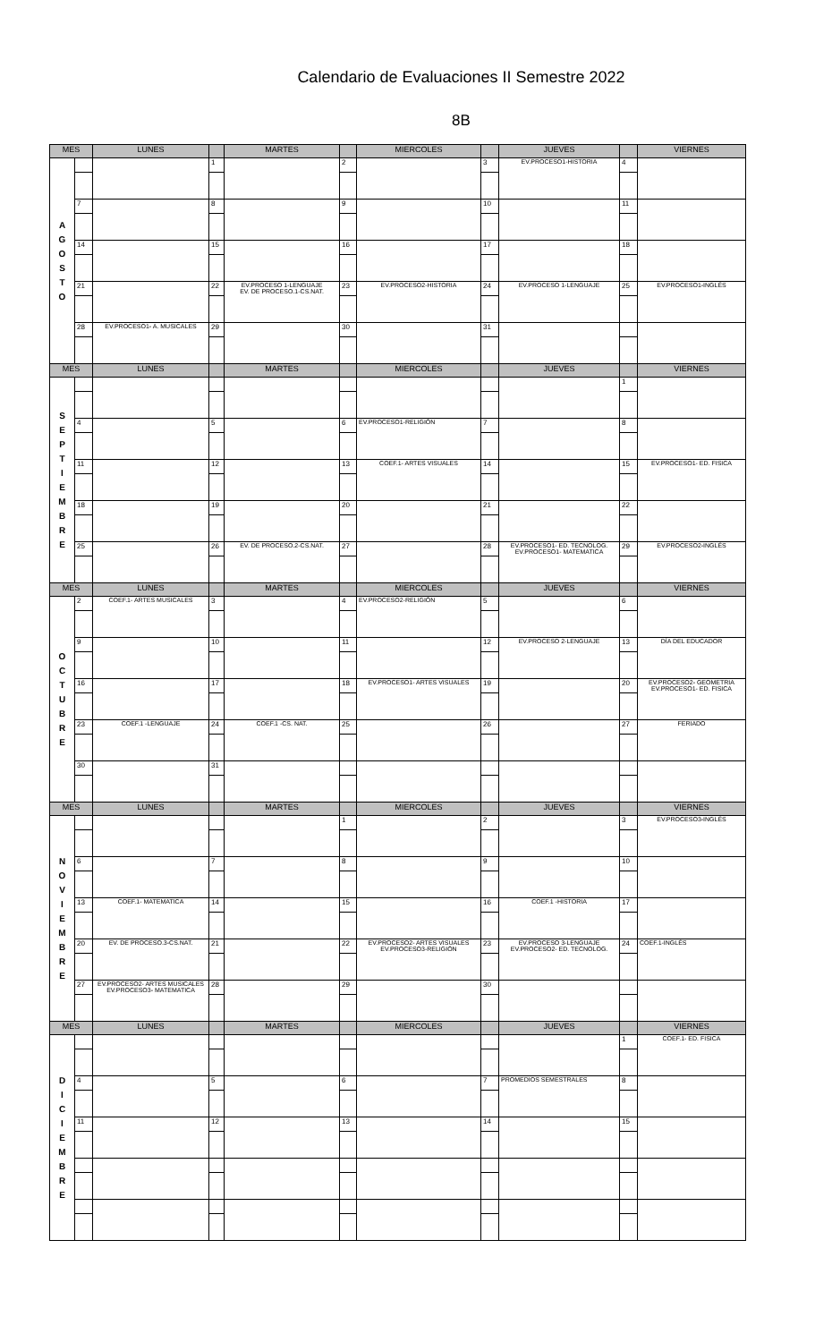Calendario de Evaluaciones II Semestre 2022
8B
| MES | | LUNES | | MARTES | | MIERCOLES | | JUEVES | | VIERNES |
| --- | --- | --- | --- | --- | --- | --- | --- | --- | --- | --- |
| A G O S T O | | | 1 | | 2 | | 3 | EV.PROCESO1-HISTORIA | 4 | |
| | 7 | | 8 | | 9 | | 10 | | 11 | |
| | 14 | | 15 | | 16 | | 17 | | 18 | |
| | 21 | | 22 | EV.PROCESO 1-LENGUAJE EV. DE PROCESO.1-CS.NAT. | 23 | EV.PROCESO2-HISTORIA | 24 | EV.PROCESO 1-LENGUAJE | 25 | EV.PROCESO1-INGLÉS |
| | 28 | EV.PROCESO1- A. MUSICALES | 29 | | 30 | | 31 | | | |
| MES | | LUNES | | MARTES | | MIERCOLES | | JUEVES | | VIERNES |
| S E P T I E M B R E | | | | | | | | | 1 | |
| | 4 | | 5 | | 6 | EV.PROCESO1-RELIGIÓN | 7 | | 8 | |
| | 11 | | 12 | | 13 | COEF.1- ARTES VISUALES | 14 | | 15 | EV.PROCESO1- ED. FISICA |
| | 18 | | 19 | | 20 | | 21 | | 22 | |
| | 25 | | 26 | EV. DE PROCESO.2-CS.NAT. | 27 | | 28 | EV.PROCESO1- ED. TECNOLOG. EV.PROCESO1- MATEMATICA | 29 | EV.PROCESO2-INGLÉS |
| MES | | LUNES | | MARTES | | MIERCOLES | | JUEVES | | VIERNES |
| O C T U B R E | 2 | COEF.1- ARTES MUSICALES | 3 | | 4 | EV.PROCESO2-RELIGIÓN | 5 | | 6 | |
| | 9 | | 10 | | 11 | | 12 | EV.PROCESO 2-LENGUAJE | 13 | DÍA DEL EDUCADOR |
| | 16 | | 17 | | 18 | EV.PROCESO1- ARTES VISUALES | 19 | | 20 | EV.PROCESO2- GEOMETRIA EV.PROCESO1- ED. FISICA |
| | 23 | COEF.1 -LENGUAJE | 24 | COEF.1 -CS. NAT. | 25 | | 26 | | 27 | FERIADO |
| | 30 | | 31 | | | | | | | |
| MES | | LUNES | | MARTES | | MIERCOLES | | JUEVES | | VIERNES |
| N O V I E M B R E | | | | | 1 | | 2 | | 3 | EV.PROCESO3-INGLÉS |
| | 6 | | 7 | | 8 | | 9 | | 10 | |
| | 13 | COEF.1- MATEMATICA | 14 | | 15 | | 16 | COEF.1 -HISTORIA | 17 | |
| | 20 | EV. DE PROCESO.3-CS.NAT. | 21 | | 22 | EV.PROCESO2- ARTES VISUALES EV.PROCESO3-RELIGIÓN | 23 | EV.PROCESO 3-LENGUAJE EV.PROCESO2- ED. TECNOLOG. | 24 | COEF.1-INGLÉS |
| | 27 | EV.PROCESO2- ARTES MUSICALES EV.PROCESO3- MATEMATICA | 28 | | 29 | | 30 | | | |
| MES | | LUNES | | MARTES | | MIERCOLES | | JUEVES | | VIERNES |
| D I C I E M B R E | | | | | | | | | 1 | COEF.1- ED. FISICA |
| | 4 | | 5 | | 6 | | 7 | PROMEDIOS SEMESTRALES | 8 | |
| | 11 | | 12 | | 13 | | 14 | | 15 | |